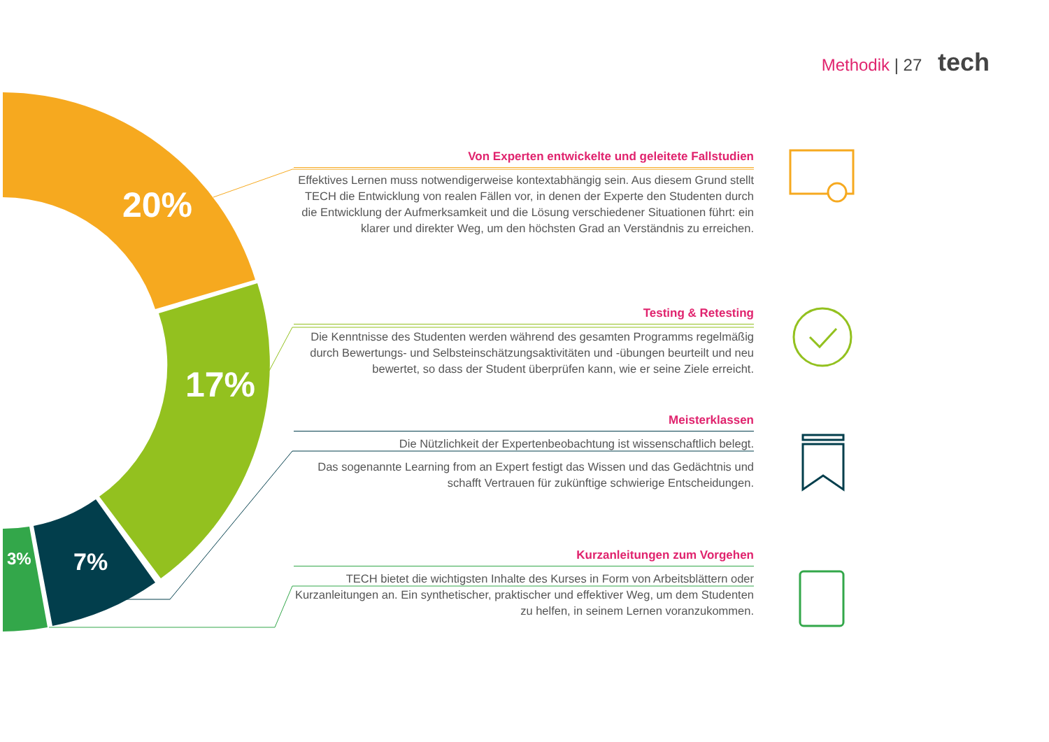Methodik | 27 tech
20%
17%
7%
3%
Von Experten entwickelte und geleitete Fallstudien
Effektives Lernen muss notwendigerweise kontextabhängig sein. Aus diesem Grund stellt TECH die Entwicklung von realen Fällen vor, in denen der Experte den Studenten durch die Entwicklung der Aufmerksamkeit und die Lösung verschiedener Situationen führt: ein klarer und direkter Weg, um den höchsten Grad an Verständnis zu erreichen.
Testing & Retesting
Die Kenntnisse des Studenten werden während des gesamten Programms regelmäßig durch Bewertungs- und Selbsteinschätzungsaktivitäten und -übungen beurteilt und neu bewertet, so dass der Student überprüfen kann, wie er seine Ziele erreicht.
Meisterklassen
Die Nützlichkeit der Expertenbeobachtung ist wissenschaftlich belegt.
Das sogenannte Learning from an Expert festigt das Wissen und das Gedächtnis und schafft Vertrauen für zukünftige schwierige Entscheidungen.
Kurzanleitungen zum Vorgehen
TECH bietet die wichtigsten Inhalte des Kurses in Form von Arbeitsblättern oder Kurzanleitungen an. Ein synthetischer, praktischer und effektiver Weg, um dem Studenten zu helfen, in seinem Lernen voranzukommen.